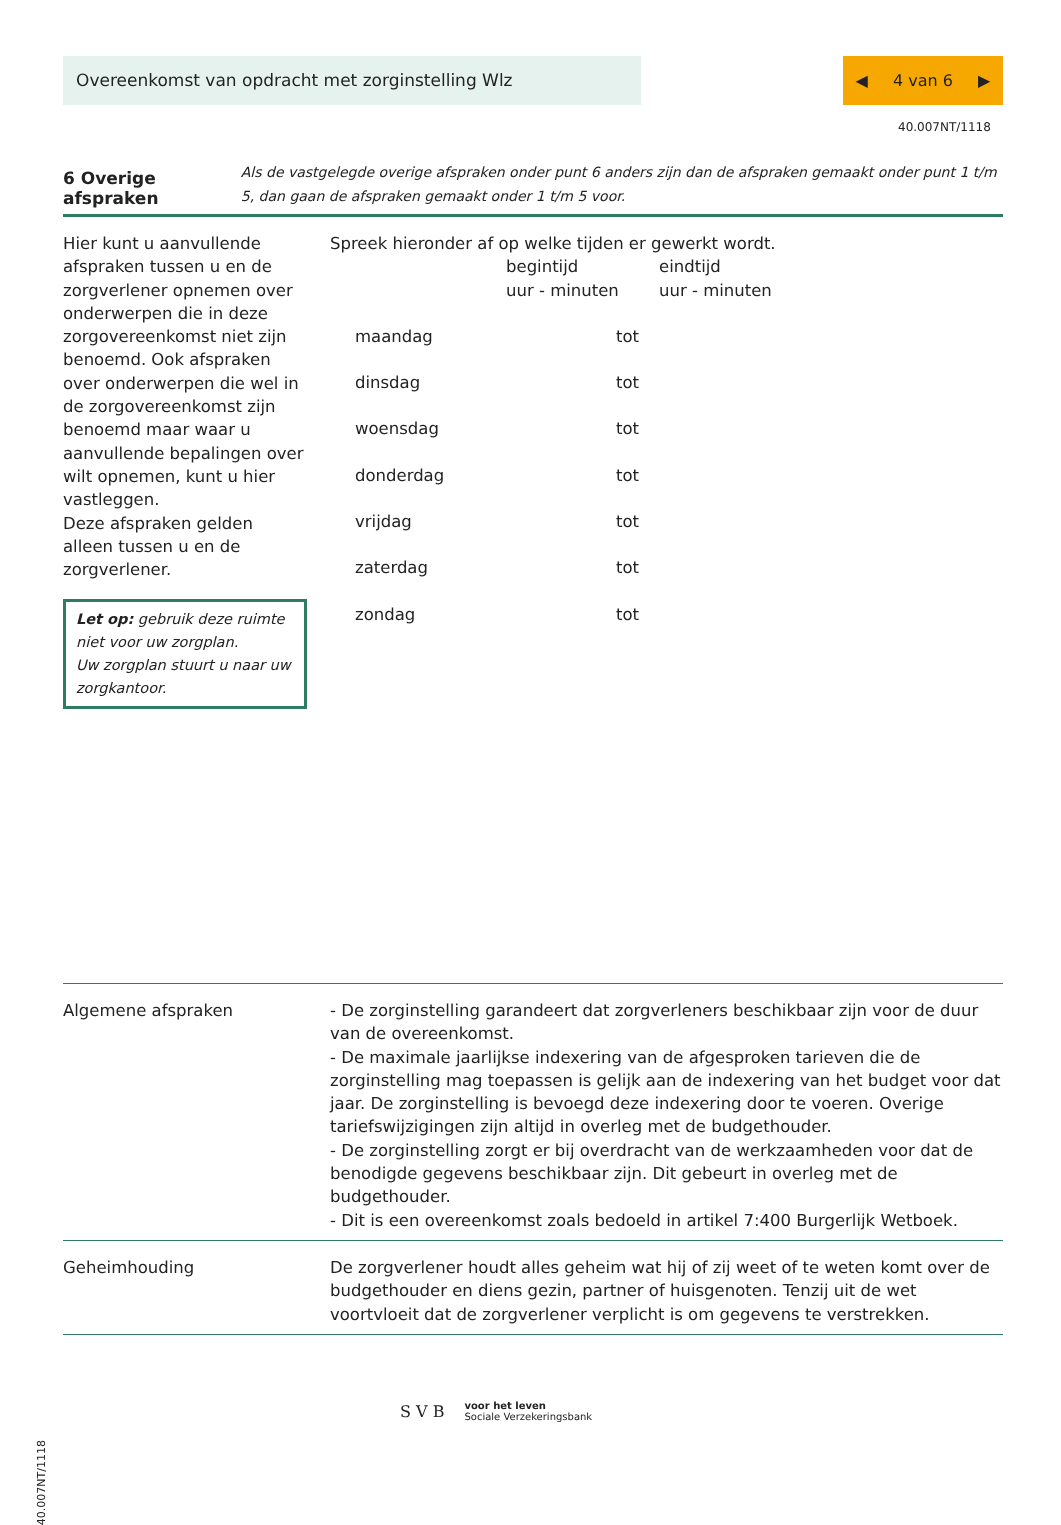Overeenkomst van opdracht met zorginstelling Wlz
◀ 4 van 6 ▶
40.007NT/1118
6 Overige afspraken
Als de vastgelegde overige afspraken onder punt 6 anders zijn dan de afspraken gemaakt onder punt 1 t/m 5, dan gaan de afspraken gemaakt onder 1 t/m 5 voor.
Hier kunt u aanvullende afspraken tussen u en de zorgverlener opnemen over onderwerpen die in deze zorgovereenkomst niet zijn benoemd. Ook afspraken over onderwerpen die wel in de zorgovereenkomst zijn benoemd maar waar u aanvullende bepalingen over wilt opnemen, kunt u hier vastleggen.
Deze afspraken gelden alleen tussen u en de zorgverlener.
Let op: gebruik deze ruimte niet voor uw zorgplan.
Uw zorgplan stuurt u naar uw zorgkantoor.
Spreek hieronder af op welke tijden er gewerkt wordt.
| | begintijd uur - minuten | eindtijd uur - minuten |
| --- | --- | --- |
| maandag | tot | |
| dinsdag | tot | |
| woensdag | tot | |
| donderdag | tot | |
| vrijdag | tot | |
| zaterdag | tot | |
| zondag | tot | |
Algemene afspraken - De zorginstelling garandeert dat zorgverleners beschikbaar zijn voor de duur van de overeenkomst.
- De maximale jaarlijkse indexering van de afgesproken tarieven die de zorginstelling mag toepassen is gelijk aan de indexering van het budget voor dat jaar. De zorginstelling is bevoegd deze indexering door te voeren. Overige tariefswijzigingen zijn altijd in overleg met de budgethouder.
- De zorginstelling zorgt er bij overdracht van de werkzaamheden voor dat de benodigde gegevens beschikbaar zijn. Dit gebeurt in overleg met de budgethouder.
- Dit is een overeenkomst zoals bedoeld in artikel 7:400 Burgerlijk Wetboek.
Geheimhouding De zorgverlener houdt alles geheim wat hij of zij weet of te weten komt over de budgethouder en diens gezin, partner of huisgenoten. Tenzij uit de wet voortvloeit dat de zorgverlener verplicht is om gegevens te verstrekken.
S V B
voor het leven
Sociale Verzekeringsbank
40.007NT/1118